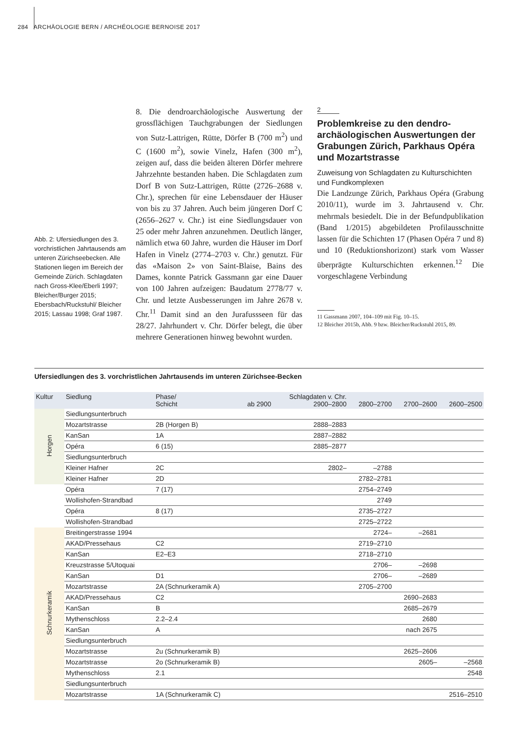284 ARCHÄOLOGIE BERN / ARCHÉOLOGIE BERNOISE 2017
Abb. 2: Ufersiedlungen des 3. vorchristlichen Jahrtausends am unteren Zürichseebecken. Alle Stationen liegen im Bereich der Gemeinde Zürich. Schlagdaten nach Gross-Klee/Eberli 1997; Bleicher/Burger 2015; Ebersbach/Ruckstuhl/ Bleicher 2015; Lassau 1998; Graf 1987.
8. Die dendroarchäologische Auswertung der grossflächigen Tauchgrabungen der Siedlungen von Sutz-Lattrigen, Rütte, Dörfer B (700 m<sup>2</sup>) und C (1600 m<sup>2</sup>), sowie Vinelz, Hafen (300 m<sup>2</sup>), zeigen auf, dass die beiden älteren Dörfer mehrere Jahrzehnte bestanden haben. Die Schlagdaten zum Dorf B von Sutz-Lattrigen, Rütte (2726–2688 v. Chr.), sprechen für eine Lebensdauer der Häuser von bis zu 37 Jahren. Auch beim jüngeren Dorf C (2656–2627 v. Chr.) ist eine Siedlungsdauer von 25 oder mehr Jahren anzunehmen. Deutlich länger, nämlich etwa 60 Jahre, wurden die Häuser im Dorf Hafen in Vinelz (2774–2703 v. Chr.) genutzt. Für das «Maison 2» von Saint-Blaise, Bains des Dames, konnte Patrick Gassmann gar eine Dauer von 100 Jahren aufzeigen: Baudatum 2778/77 v. Chr. und letzte Ausbesserungen im Jahre 2678 v. Chr.<sup>11</sup> Damit sind an den Jurafussseen für das 28/27. Jahrhundert v. Chr. Dörfer belegt, die über mehrere Generationen hinweg bewohnt wurden.
2
Problemkreise zu den dendro­archäologischen Auswertungen der Grabungen Zürich, Parkhaus Opéra und Mozartstrasse
Zuweisung von Schlagdaten zu Kultur­schichten und Fundkomplexen
Die Landzunge Zürich, Parkhaus Opéra (Grabung 2010/11), wurde im 3. Jahrtausend v. Chr. mehrmals besiedelt. Die in der Befundpublikation (Band 1/2015) abgebildeten Profilausschnitte lassen für die Schichten 17 (Phasen Opéra 7 und 8) und 10 (Reduktionshorizont) stark vom Wasser überprägte Kulturschichten erkennen.<sup>12</sup> Die vorgeschlagene Verbindung
11 Gassmann 2007, 104–109 mit Fig. 10–15.
12 Bleicher 2015b, Abb. 9 bzw. Bleicher/Ruckstuhl 2015, 89.
Ufersiedlungen des 3. vorchristlichen Jahrtausends im unteren Zürichsee-Becken
| Kultur | Siedlung | Phase/ Schicht | ab 2900 | Schlagdaten v. Chr. 2900–2800 | 2800–2700 | 2700–2600 | 2600–2500 |
| --- | --- | --- | --- | --- | --- | --- | --- |
| Horgen | Siedlungsunterbruch | | | | | | |
| | Mozartstrasse | 2B (Horgen B) | | 2888–2883 | | | |
| | KanSan | 1A | | 2887–2882 | | | |
| | Opéra | 6 (15) | | 2885–2877 | | | |
| | Siedlungsunterbruch | | | | | | |
| | Kleiner Hafner | 2C | | 2802– | –2788 | | |
| | Kleiner Hafner | 2D | | | 2782–2781 | | |
| | Opéra | 7 (17) | | | 2754–2749 | | |
| | Wollishofen-Strandbad | | | | 2749 | | |
| | Opéra | 8 (17) | | | 2735–2727 | | |
| | Wollishofen-Strandbad | | | | 2725–2722 | | |
| Schnurkeramik | Breitingerstrasse 1994 | | | | 2724– | –2681 | |
| | AKAD/Pressehaus | C2 | | | 2719–2710 | | |
| | KanSan | E2–E3 | | | 2718–2710 | | |
| | Kreuzstrasse 5/Utoquai | | | | 2706– | –2698 | |
| | KanSan | D1 | | | 2706– | –2689 | |
| | Mozartstrasse | 2A (Schnurkeramik A) | | | 2705–2700 | | |
| | AKAD/Pressehaus | C2 | | | | 2690–2683 | |
| | KanSan | B | | | | 2685–2679 | |
| | Mythenschloss | 2.2–2.4 | | | | 2680 | |
| | KanSan | A | | | | nach 2675 | |
| | Siedlungsunterbruch | | | | | | |
| | Mozartstrasse | 2u (Schnurkeramik B) | | | | 2625–2606 | |
| | Mozartstrasse | 2o (Schnurkeramik B) | | | | 2605– | –2568 |
| | Mythenschloss | 2.1 | | | | | 2548 |
| | Siedlungsunterbruch | | | | | | |
| | Mozartstrasse | 1A (Schnurkeramik C) | | | | | 2516–2510 |